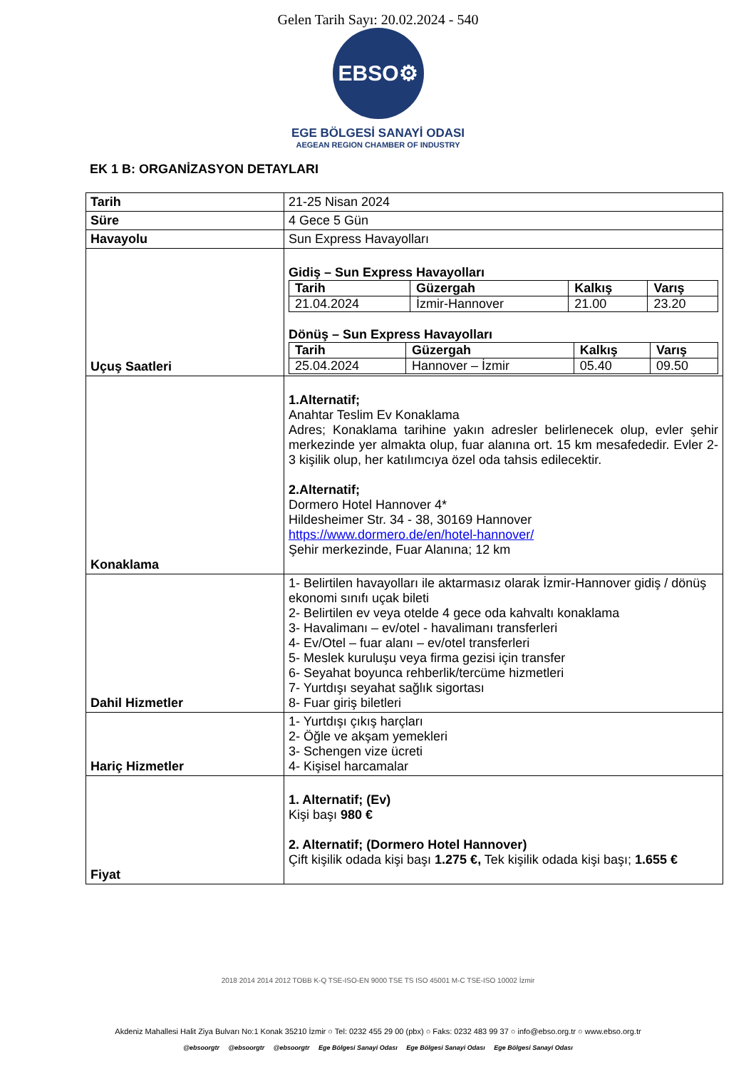Gelen Tarih Sayı: 20.02.2024 - 540
EBSO⚙
EGE BÖLGESİ SANAYİ ODASI
AEGEAN REGION CHAMBER OF INDUSTRY
EK 1 B: ORGANİZASYON DETAYLARI
| Tarih | 21-25 Nisan 2024 |
| Süre | 4 Gece 5 Gün |
| Havayolu | Sun Express Havayolları |
| Uçuş Saatleri | Gidiş – Sun Express Havayolları / Tarih / Güzergah / Kalkış / Varış / / --- / --- / --- / --- / / 21.04.2024 / İzmir-Hannover / 21.00 / 23.20 / Dönüş – Sun Express Havayolları / Tarih / Güzergah / Kalkış / Varış / / --- / --- / --- / --- / / 25.04.2024 / Hannover – İzmir / 05.40 / 09.50 / |
| Konaklama | 1.Alternatif; Anahtar Teslim Ev Konaklama Adres; Konaklama tarihine yakın adresler belirlenecek olup, evler şehir merkezinde yer almakta olup, fuar alanına ort. 15 km mesafededir. Evler 2-3 kişilik olup, her katılımcıya özel oda tahsis edilecektir. 2.Alternatif; Dormero Hotel Hannover 4* Hildesheimer Str. 34 - 38, 30169 Hannover https://www.dormero.de/en/hotel-hannover/ Şehir merkezinde, Fuar Alanına; 12 km |
| Dahil Hizmetler | 1- Belirtilen havayolları ile aktarmasız olarak İzmir-Hannover gidiş / dönüş ekonomi sınıfı uçak bileti 2- Belirtilen ev veya otelde 4 gece oda kahvaltı konaklama 3- Havalimanı – ev/otel - havalimanı transferleri 4- Ev/Otel – fuar alanı – ev/otel transferleri 5- Meslek kuruluşu veya firma gezisi için transfer 6- Seyahat boyunca rehberlik/tercüme hizmetleri 7- Yurtdışı seyahat sağlık sigortası 8- Fuar giriş biletleri |
| Hariç Hizmetler | 1- Yurtdışı çıkış harçları 2- Öğle ve akşam yemekleri 3- Schengen vize ücreti 4- Kişisel harcamalar |
| Fiyat | 1. Alternatif; (Ev) Kişi başı 980 € 2. Alternatif; (Dormero Hotel Hannover) Çift kişilik odada kişi başı 1.275 €, Tek kişilik odada kişi başı; 1.655 € |
2018 2014 2014 2012 TOBB K-Q TSE-ISO-EN 9000 TSE TS ISO 45001 M-C TSE-ISO 10002 İzmir
Akdeniz Mahallesi Halit Ziya Bulvarı No:1 Konak 35210 İzmir ○ Tel: 0232 455 29 00 (pbx) ○ Faks: 0232 483 99 37 ○ info@ebso.org.tr ○ www.ebso.org.tr
@ebsoorgtr @ebsoorgtr @ebsoorgtr Ege Bölgesi Sanayi Odası Ege Bölgesi Sanayi Odası Ege Bölgesi Sanayi Odası